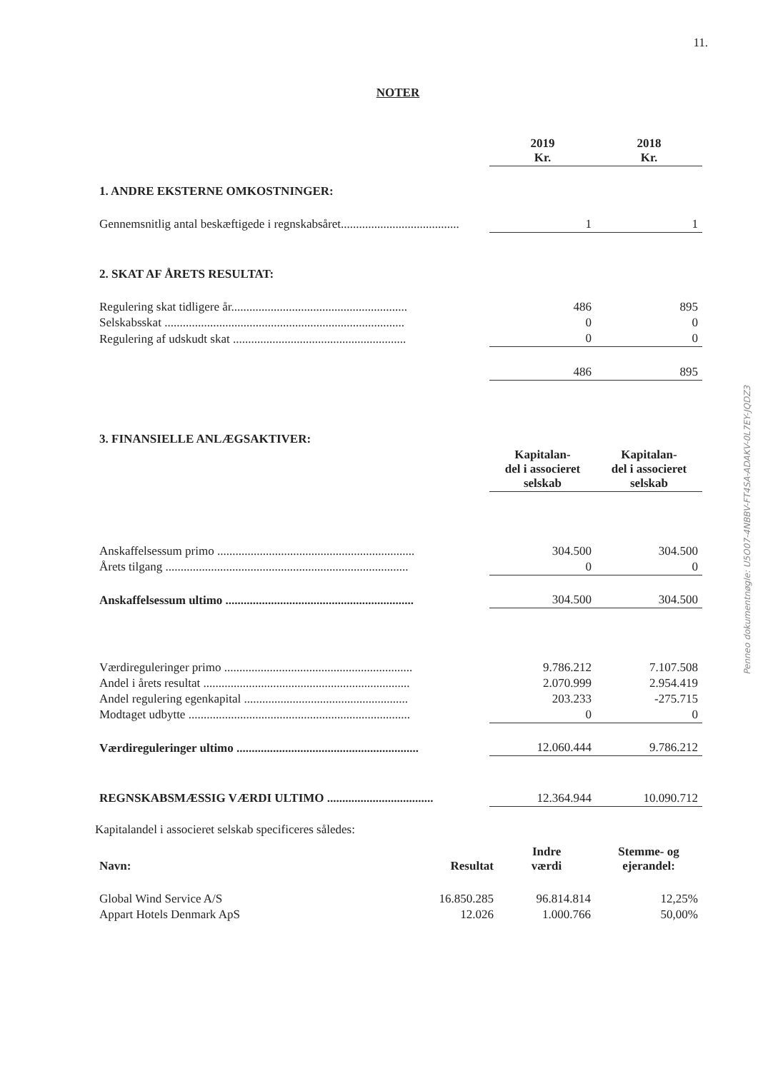11.
NOTER
| | 2019 Kr. | 2018 Kr. |
| 1. ANDRE EKSTERNE OMKOSTNINGER: | | |
| Gennemsnitlig antal beskæftigede i regnskabsåret....................................... | 1 | 1 |
| 2. SKAT AF ÅRETS RESULTAT: | | |
| Regulering skat tidligere år.......................................................... | 486 | 895 |
| Selskabsskat ............................................................................... | 0 | 0 |
| Regulering af udskudt skat ......................................................... | 0 | 0 |
| | 486 | 895 |
| 3. FINANSIELLE ANLÆGSAKTIVER: | | |
| | Kapitalan- del i associeret selskab | Kapitalan- del i associeret selskab |
| Anskaffelsessum primo ................................................................. | 304.500 | 304.500 |
| Årets tilgang ................................................................................ | 0 | 0 |
| Anskaffelsessum ultimo .............................................................. | 304.500 | 304.500 |
| Værdireguleringer primo .............................................................. | 9.786.212 | 7.107.508 |
| Andel i årets resultat .................................................................... | 2.070.999 | 2.954.419 |
| Andel regulering egenkapital ...................................................... | 203.233 | -275.715 |
| Modtaget udbytte ......................................................................... | 0 | 0 |
| Værdireguleringer ultimo ............................................................ | 12.060.444 | 9.786.212 |
| REGNSKABSMÆSSIG VÆRDI ULTIMO ................................... | 12.364.944 | 10.090.712 |
Kapitalandel i associeret selskab specificeres således:
| Navn: | Resultat | Indre værdi | Stemme- og ejerandel: |
| Global Wind Service A/S | 16.850.285 | 96.814.814 | 12,25% |
| Appart Hotels Denmark ApS | 12.026 | 1.000.766 | 50,00% |
Penneo dokumentnøgle: U5O07-4NBBV-FT4SA-ADAKV-0L7EY-JQDZ3